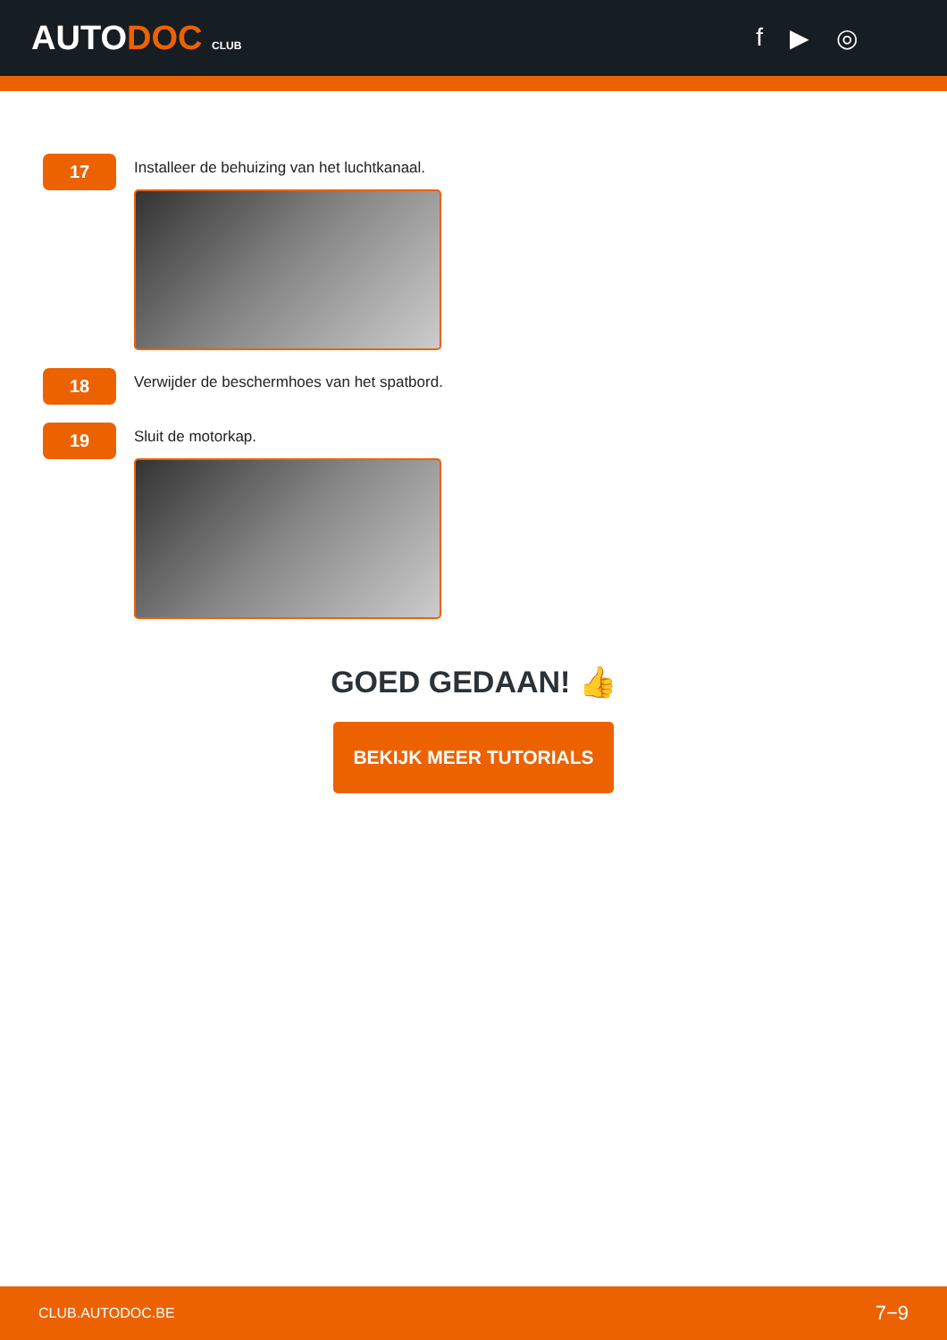AUTODOC CLUB
f ▶ ◎
17
Installeer de behuizing van het luchtkanaal.
18
Verwijder de beschermhoes van het spatbord.
19
Sluit de motorkap.
GOED GEDAAN! 👍
BEKIJK MEER TUTORIALS
CLUB.AUTODOC.BE 7−9